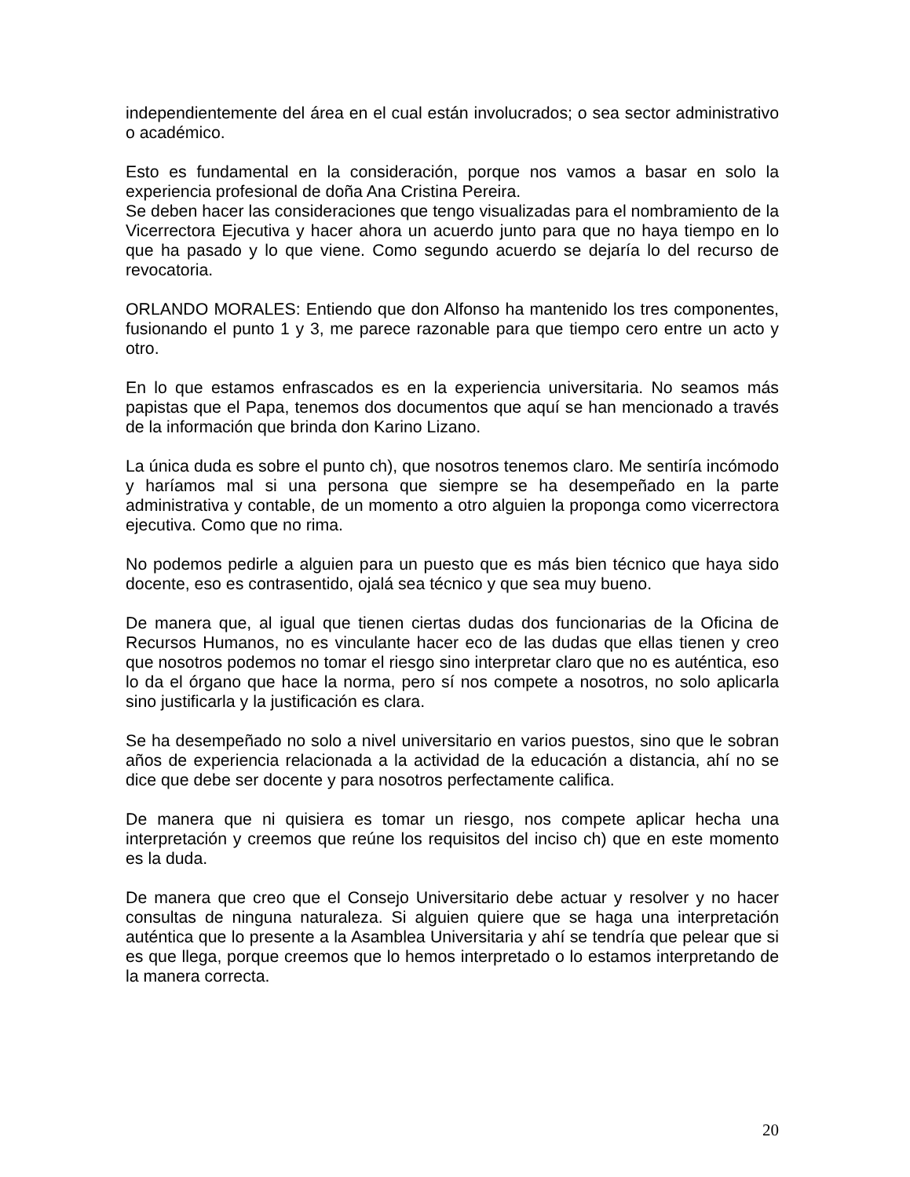independientemente del área en el cual están involucrados; o sea sector administrativo o académico.
Esto es fundamental en la consideración, porque nos vamos a basar en solo la experiencia profesional de doña Ana Cristina Pereira.
Se deben hacer las consideraciones que tengo visualizadas para el nombramiento de la Vicerrectora Ejecutiva y hacer ahora un acuerdo junto para que no haya tiempo en lo que ha pasado y lo que viene. Como segundo acuerdo se dejaría lo del recurso de revocatoria.
ORLANDO MORALES: Entiendo que don Alfonso ha mantenido los tres componentes, fusionando el punto 1 y 3, me parece razonable para que tiempo cero entre un acto y otro.
En lo que estamos enfrascados es en la experiencia universitaria. No seamos más papistas que el Papa, tenemos dos documentos que aquí se han mencionado a través de la información que brinda don Karino Lizano.
La única duda es sobre el punto ch), que nosotros tenemos claro. Me sentiría incómodo y haríamos mal si una persona que siempre se ha desempeñado en la parte administrativa y contable, de un momento a otro alguien la proponga como vicerrectora ejecutiva. Como que no rima.
No podemos pedirle a alguien para un puesto que es más bien técnico que haya sido docente, eso es contrasentido, ojalá sea técnico y que sea muy bueno.
De manera que, al igual que tienen ciertas dudas dos funcionarias de la Oficina de Recursos Humanos, no es vinculante hacer eco de las dudas que ellas tienen y creo que nosotros podemos no tomar el riesgo sino interpretar claro que no es auténtica, eso lo da el órgano que hace la norma, pero sí nos compete a nosotros, no solo aplicarla sino justificarla y la justificación es clara.
Se ha desempeñado no solo a nivel universitario en varios puestos, sino que le sobran años de experiencia relacionada a la actividad de la educación a distancia, ahí no se dice que debe ser docente y para nosotros perfectamente califica.
De manera que ni quisiera es tomar un riesgo, nos compete aplicar hecha una interpretación y creemos que reúne los requisitos del inciso ch) que en este momento es la duda.
De manera que creo que el Consejo Universitario debe actuar y resolver y no hacer consultas de ninguna naturaleza. Si alguien quiere que se haga una interpretación auténtica que lo presente a la Asamblea Universitaria y ahí se tendría que pelear que si es que llega, porque creemos que lo hemos interpretado o lo estamos interpretando de la manera correcta.
20